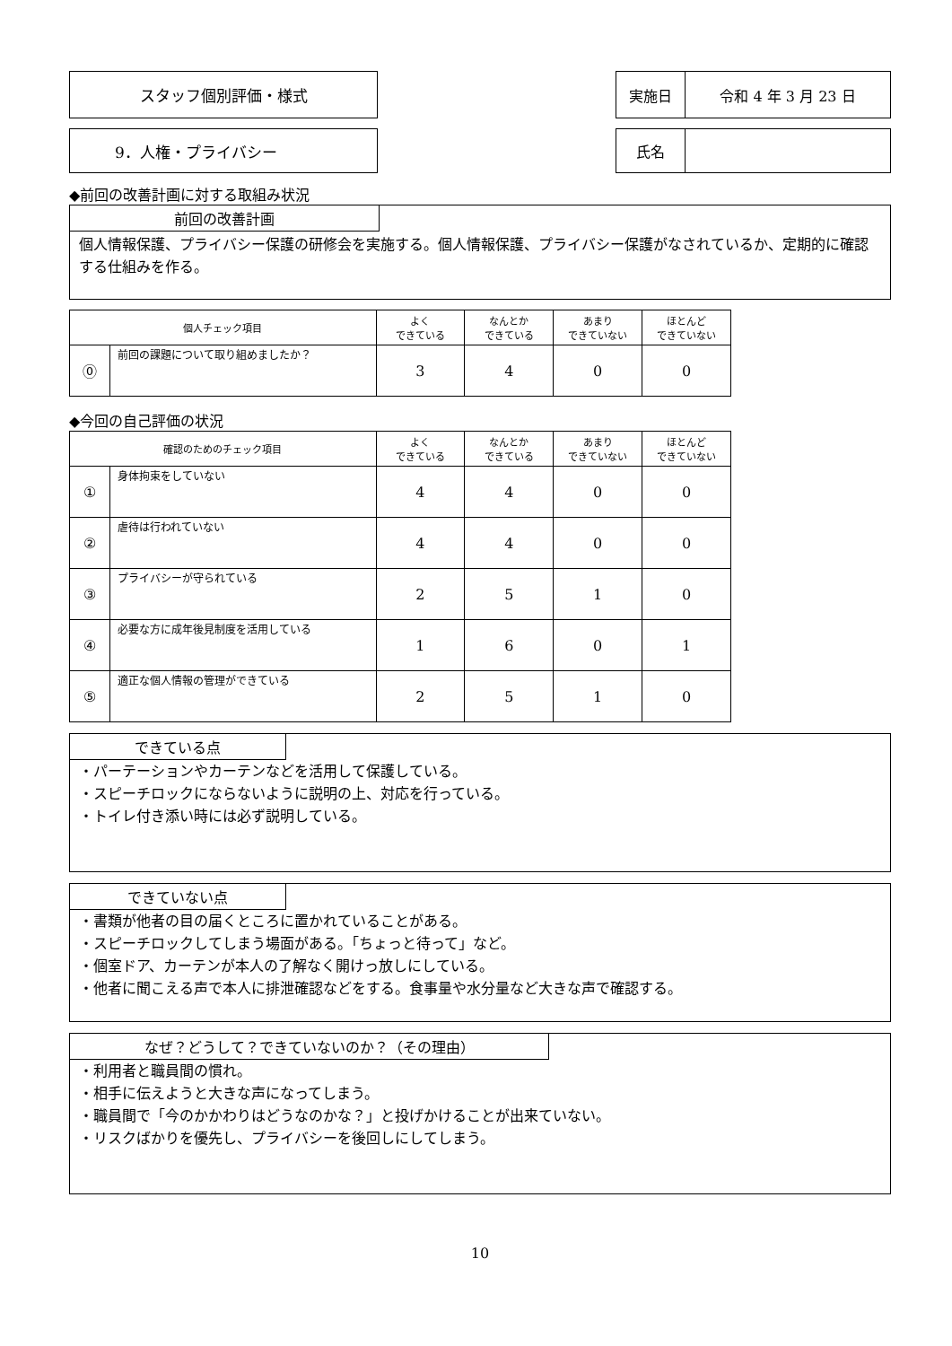スタッフ個別評価・様式 実施日 令和 4 年 3 月 23 日
9．人権・プライバシー 氏名
◆前回の改善計画に対する取組み状況
前回の改善計画
個人情報保護、プライバシー保護の研修会を実施する。個人情報保護、プライバシー保護がなされているか、定期的に確認する仕組みを作る。
| 個人チェック項目 | | よく できている | なんとか できている | あまり できていない | ほとんど できていない |
| --- | --- | --- | --- | --- | --- |
| ⓪ | 前回の課題について取り組めましたか？ | 3 | 4 | 0 | 0 |
◆今回の自己評価の状況
| 確認のためのチェック項目 | | よく できている | なんとか できている | あまり できていない | ほとんど できていない |
| --- | --- | --- | --- | --- | --- |
| ① | 身体拘束をしていない | 4 | 4 | 0 | 0 |
| ② | 虐待は行われていない | 4 | 4 | 0 | 0 |
| ③ | プライバシーが守られている | 2 | 5 | 1 | 0 |
| ④ | 必要な方に成年後見制度を活用している | 1 | 6 | 0 | 1 |
| ⑤ | 適正な個人情報の管理ができている | 2 | 5 | 1 | 0 |
できている点
・パーテーションやカーテンなどを活用して保護している。
・スピーチロックにならないように説明の上、対応を行っている。
・トイレ付き添い時には必ず説明している。
できていない点
・書類が他者の目の届くところに置かれていることがある。
・スピーチロックしてしまう場面がある。「ちょっと待って」など。
・個室ドア、カーテンが本人の了解なく開けっ放しにしている。
・他者に聞こえる声で本人に排泄確認などをする。食事量や水分量など大きな声で確認する。
なぜ？どうして？できていないのか？（その理由）
・利用者と職員間の慣れ。
・相手に伝えようと大きな声になってしまう。
・職員間で「今のかかわりはどうなのかな？」と投げかけることが出来ていない。
・リスクばかりを優先し、プライバシーを後回しにしてしまう。
10